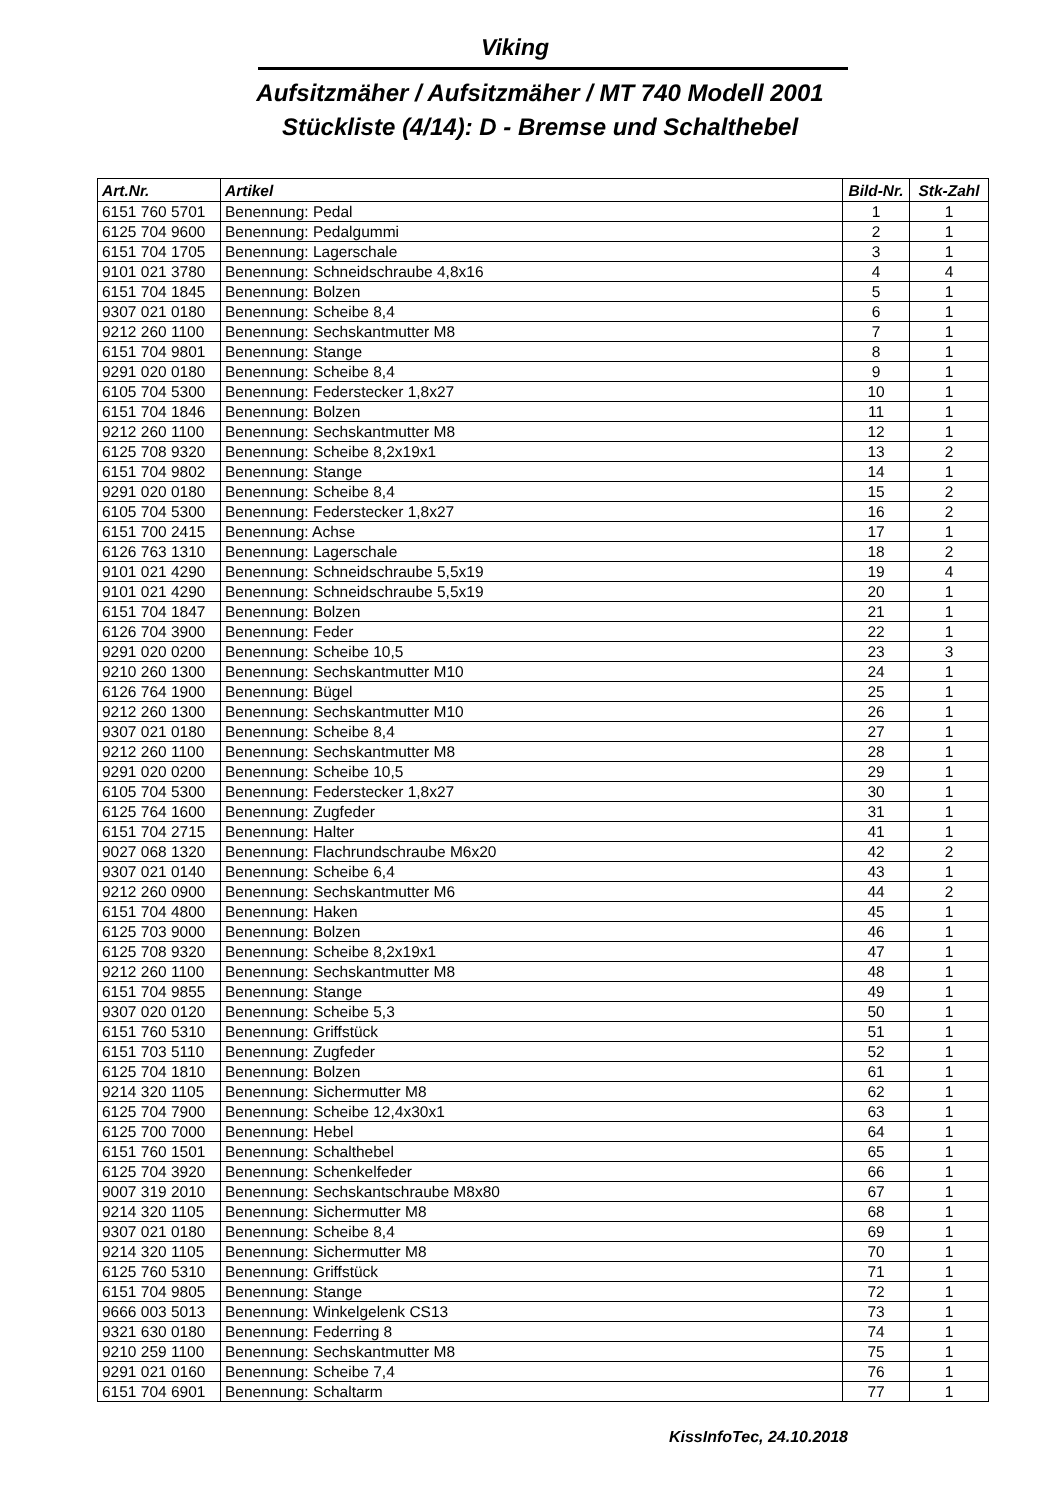Viking
Aufsitzmäher / Aufsitzmäher / MT 740 Modell 2001
Stückliste (4/14): D - Bremse und Schalthebel
| Art.Nr. | Artikel | Bild-Nr. | Stk-Zahl |
| --- | --- | --- | --- |
| 6151 760 5701 | Benennung: Pedal | 1 | 1 |
| 6125 704 9600 | Benennung: Pedalgummi | 2 | 1 |
| 6151 704 1705 | Benennung: Lagerschale | 3 | 1 |
| 9101 021 3780 | Benennung: Schneidschraube 4,8x16 | 4 | 4 |
| 6151 704 1845 | Benennung: Bolzen | 5 | 1 |
| 9307 021 0180 | Benennung: Scheibe 8,4 | 6 | 1 |
| 9212 260 1100 | Benennung: Sechskantmutter M8 | 7 | 1 |
| 6151 704 9801 | Benennung: Stange | 8 | 1 |
| 9291 020 0180 | Benennung: Scheibe 8,4 | 9 | 1 |
| 6105 704 5300 | Benennung: Federstecker 1,8x27 | 10 | 1 |
| 6151 704 1846 | Benennung: Bolzen | 11 | 1 |
| 9212 260 1100 | Benennung: Sechskantmutter M8 | 12 | 1 |
| 6125 708 9320 | Benennung: Scheibe 8,2x19x1 | 13 | 2 |
| 6151 704 9802 | Benennung: Stange | 14 | 1 |
| 9291 020 0180 | Benennung: Scheibe 8,4 | 15 | 2 |
| 6105 704 5300 | Benennung: Federstecker 1,8x27 | 16 | 2 |
| 6151 700 2415 | Benennung: Achse | 17 | 1 |
| 6126 763 1310 | Benennung: Lagerschale | 18 | 2 |
| 9101 021 4290 | Benennung: Schneidschraube 5,5x19 | 19 | 4 |
| 9101 021 4290 | Benennung: Schneidschraube 5,5x19 | 20 | 1 |
| 6151 704 1847 | Benennung: Bolzen | 21 | 1 |
| 6126 704 3900 | Benennung: Feder | 22 | 1 |
| 9291 020 0200 | Benennung: Scheibe 10,5 | 23 | 3 |
| 9210 260 1300 | Benennung: Sechskantmutter M10 | 24 | 1 |
| 6126 764 1900 | Benennung: Bügel | 25 | 1 |
| 9212 260 1300 | Benennung: Sechskantmutter M10 | 26 | 1 |
| 9307 021 0180 | Benennung: Scheibe 8,4 | 27 | 1 |
| 9212 260 1100 | Benennung: Sechskantmutter M8 | 28 | 1 |
| 9291 020 0200 | Benennung: Scheibe 10,5 | 29 | 1 |
| 6105 704 5300 | Benennung: Federstecker 1,8x27 | 30 | 1 |
| 6125 764 1600 | Benennung: Zugfeder | 31 | 1 |
| 6151 704 2715 | Benennung: Halter | 41 | 1 |
| 9027 068 1320 | Benennung: Flachrundschraube M6x20 | 42 | 2 |
| 9307 021 0140 | Benennung: Scheibe 6,4 | 43 | 1 |
| 9212 260 0900 | Benennung: Sechskantmutter M6 | 44 | 2 |
| 6151 704 4800 | Benennung: Haken | 45 | 1 |
| 6125 703 9000 | Benennung: Bolzen | 46 | 1 |
| 6125 708 9320 | Benennung: Scheibe 8,2x19x1 | 47 | 1 |
| 9212 260 1100 | Benennung: Sechskantmutter M8 | 48 | 1 |
| 6151 704 9855 | Benennung: Stange | 49 | 1 |
| 9307 020 0120 | Benennung: Scheibe 5,3 | 50 | 1 |
| 6151 760 5310 | Benennung: Griffstück | 51 | 1 |
| 6151 703 5110 | Benennung: Zugfeder | 52 | 1 |
| 6125 704 1810 | Benennung: Bolzen | 61 | 1 |
| 9214 320 1105 | Benennung: Sichermutter M8 | 62 | 1 |
| 6125 704 7900 | Benennung: Scheibe 12,4x30x1 | 63 | 1 |
| 6125 700 7000 | Benennung: Hebel | 64 | 1 |
| 6151 760 1501 | Benennung: Schalthebel | 65 | 1 |
| 6125 704 3920 | Benennung: Schenkelfeder | 66 | 1 |
| 9007 319 2010 | Benennung: Sechskantschraube M8x80 | 67 | 1 |
| 9214 320 1105 | Benennung: Sichermutter M8 | 68 | 1 |
| 9307 021 0180 | Benennung: Scheibe 8,4 | 69 | 1 |
| 9214 320 1105 | Benennung: Sichermutter M8 | 70 | 1 |
| 6125 760 5310 | Benennung: Griffstück | 71 | 1 |
| 6151 704 9805 | Benennung: Stange | 72 | 1 |
| 9666 003 5013 | Benennung: Winkelgelenk CS13 | 73 | 1 |
| 9321 630 0180 | Benennung: Federring 8 | 74 | 1 |
| 9210 259 1100 | Benennung: Sechskantmutter M8 | 75 | 1 |
| 9291 021 0160 | Benennung: Scheibe 7,4 | 76 | 1 |
| 6151 704 6901 | Benennung: Schaltarm | 77 | 1 |
KissInfoTec, 24.10.2018